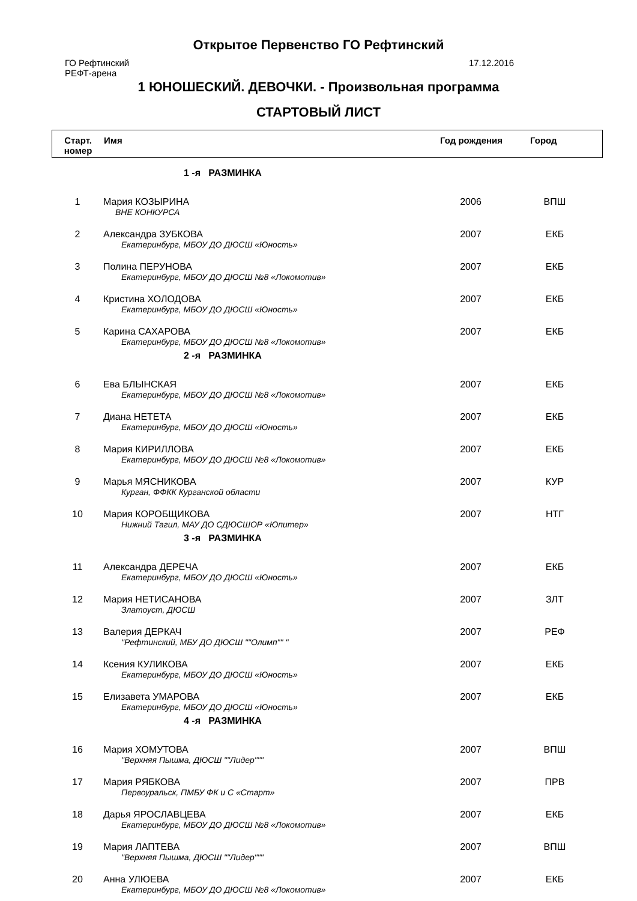Открытое Первенство ГО Рефтинский
ГО Рефтинский
РЕФТ-арена
17.12.2016
1 ЮНОШЕСКИЙ. ДЕВОЧКИ. - Произвольная программа
СТАРТОВЫЙ ЛИСТ
| Старт. номер | Имя | Год рождения | Город |
| 1 -я РАЗМИНКА | | | |
| 1 | Мария КОЗЫРИНА ВНЕ КОНКУРСА | 2006 | ВПШ |
| 2 | Александра ЗУБКОВА Екатеринбург, МБОУ ДО ДЮСШ «Юность» | 2007 | ЕКБ |
| 3 | Полина ПЕРУНОВА Екатеринбург, МБОУ ДО ДЮСШ №8 «Локомотив» | 2007 | ЕКБ |
| 4 | Кристина ХОЛОДОВА Екатеринбург, МБОУ ДО ДЮСШ «Юность» | 2007 | ЕКБ |
| 5 | Карина САХАРОВА Екатеринбург, МБОУ ДО ДЮСШ №8 «Локомотив» | 2007 | ЕКБ |
| 2 -я РАЗМИНКА | | | |
| 6 | Ева БЛЫНСКАЯ Екатеринбург, МБОУ ДО ДЮСШ №8 «Локомотив» | 2007 | ЕКБ |
| 7 | Диана НЕТЕТА Екатеринбург, МБОУ ДО ДЮСШ «Юность» | 2007 | ЕКБ |
| 8 | Мария КИРИЛЛОВА Екатеринбург, МБОУ ДО ДЮСШ №8 «Локомотив» | 2007 | ЕКБ |
| 9 | Марья МЯСНИКОВА Курган, ФФКК Курганской области | 2007 | КУР |
| 10 | Мария КОРОБЩИКОВА Нижний Тагил, МАУ ДО СДЮСШОР «Юпитер» | 2007 | НТГ |
| 3 -я РАЗМИНКА | | | |
| 11 | Александра ДЕРЕЧА Екатеринбург, МБОУ ДО ДЮСШ «Юность» | 2007 | ЕКБ |
| 12 | Мария НЕТИСАНОВА Златоуст, ДЮСШ | 2007 | ЗЛТ |
| 13 | Валерия ДЕРКАЧ "Рефтинский, МБУ ДО ДЮСШ ""Олимп"" " | 2007 | РЕФ |
| 14 | Ксения КУЛИКОВА Екатеринбург, МБОУ ДО ДЮСШ «Юность» | 2007 | ЕКБ |
| 15 | Елизавета УМАРОВА Екатеринбург, МБОУ ДО ДЮСШ «Юность» | 2007 | ЕКБ |
| 4 -я РАЗМИНКА | | | |
| 16 | Мария ХОМУТОВА "Верхняя Пышма, ДЮСШ ""Лидер""" | 2007 | ВПШ |
| 17 | Мария РЯБКОВА Первоуральск, ПМБУ ФК и С «Старт» | 2007 | ПРВ |
| 18 | Дарья ЯРОСЛАВЦЕВА Екатеринбург, МБОУ ДО ДЮСШ №8 «Локомотив» | 2007 | ЕКБ |
| 19 | Мария ЛАПТЕВА "Верхняя Пышма, ДЮСШ ""Лидер""" | 2007 | ВПШ |
| 20 | Анна УЛЮЕВА Екатеринбург, МБОУ ДО ДЮСШ №8 «Локомотив» | 2007 | ЕКБ |